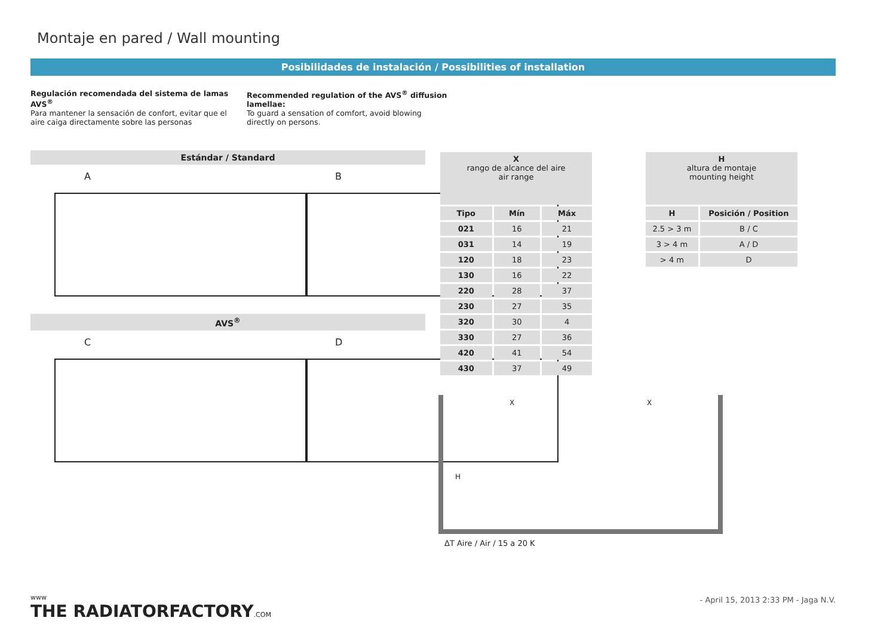Montaje en pared / Wall mounting
Posibilidades de instalación / Possibilities of installation
Regulación recomendada del sistema de lamas AVS<sup>®</sup>
Para mantener la sensación de confort, evitar que el aire caiga directamente sobre las personas
Recommended regulation of the AVS<sup>®</sup> diffusion lamellae:
To guard a sensation of comfort, avoid blowing directly on persons.
Estándar / Standard
A B
AVS<sup>®</sup>
C D
| X rango de alcance del aire air range | | |
| Tipo | Mín | Máx |
| 021 | 16 | 21 |
| 031 | 14 | 19 |
| 120 | 18 | 23 |
| 130 | 16 | 22 |
| 220 | 28 | 37 |
| 230 | 27 | 35 |
| 320 | 30 | 4 |
| 330 | 27 | 36 |
| 420 | 41 | 54 |
| 430 | 37 | 49 |
| H altura de montaje mounting height | |
| H | Posición / Position |
| 2.5 > 3 m | B / C |
| 3 > 4 m | A / D |
| > 4 m | D |
X X
H
ΔT Aire / Air / 15 a 20 K
www
THE RADIATORFACTORY.COM
- April 15, 2013 2:33 PM - Jaga N.V.